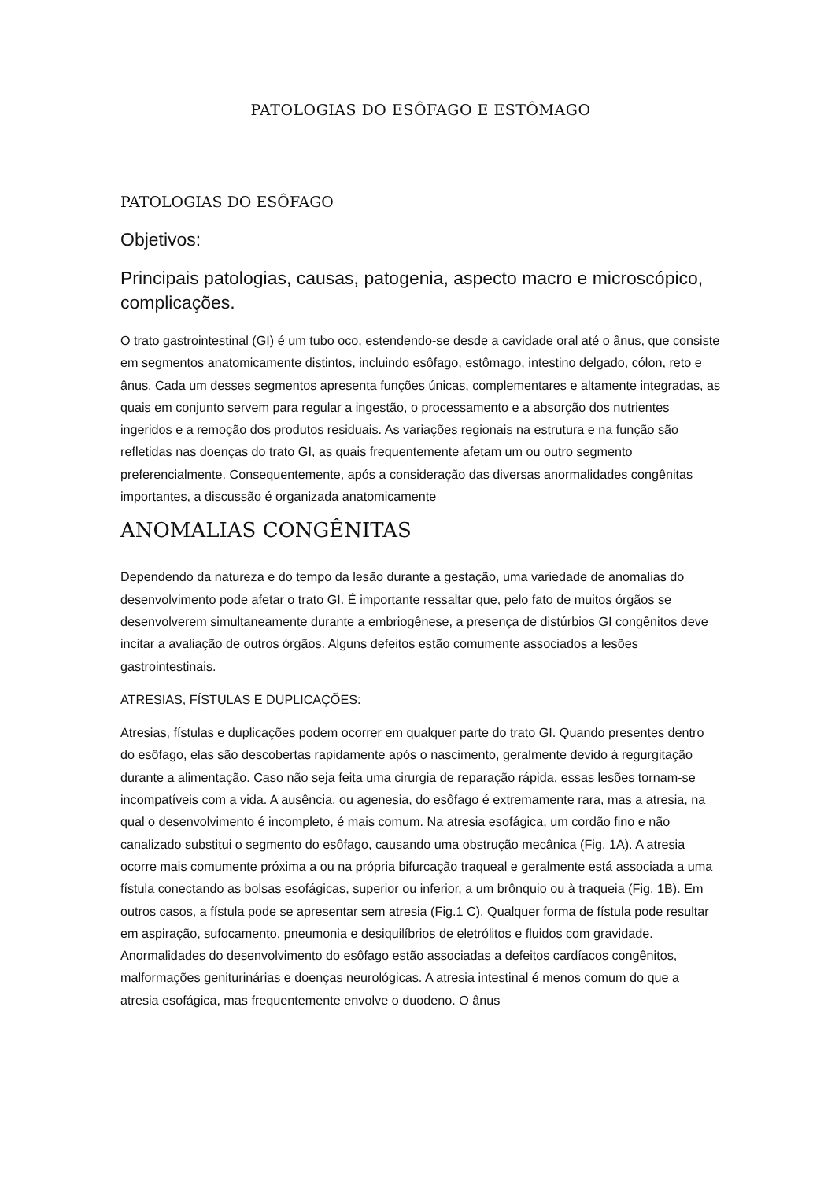PATOLOGIAS DO ESÔFAGO E ESTÔMAGO
PATOLOGIAS DO ESÔFAGO
Objetivos:
Principais patologias, causas, patogenia, aspecto macro e microscópico, complicações.
O trato gastrointestinal (GI) é um tubo oco, estendendo-se desde a cavidade oral até o ânus, que consiste em segmentos anatomicamente distintos, incluindo esôfago, estômago, intestino delgado, cólon, reto e ânus. Cada um desses segmentos apresenta funções únicas, complementares e altamente integradas, as quais em conjunto servem para regular a ingestão, o processamento e a absorção dos nutrientes ingeridos e a remoção dos produtos residuais. As variações regionais na estrutura e na função são refletidas nas doenças do trato GI, as quais frequentemente afetam um ou outro segmento preferencialmente. Consequentemente, após a consideração das diversas anormalidades congênitas importantes, a discussão é organizada anatomicamente
ANOMALIAS CONGÊNITAS
Dependendo da natureza e do tempo da lesão durante a gestação, uma variedade de anomalias do desenvolvimento pode afetar o trato GI. É importante ressaltar que, pelo fato de muitos órgãos se desenvolverem simultaneamente durante a embriogênese, a presença de distúrbios GI congênitos deve incitar a avaliação de outros órgãos. Alguns defeitos estão comumente associados a lesões gastrointestinais.
ATRESIAS, FÍSTULAS E DUPLICAÇÕES:
Atresias, fístulas e duplicações podem ocorrer em qualquer parte do trato GI. Quando presentes dentro do esôfago, elas são descobertas rapidamente após o nascimento, geralmente devido à regurgitação durante a alimentação. Caso não seja feita uma cirurgia de reparação rápida, essas lesões tornam-se incompatíveis com a vida. A ausência, ou agenesia, do esôfago é extremamente rara, mas a atresia, na qual o desenvolvimento é incompleto, é mais comum. Na atresia esofágica, um cordão fino e não canalizado substitui o segmento do esôfago, causando uma obstrução mecânica (Fig. 1A). A atresia ocorre mais comumente próxima a ou na própria bifurcação traqueal e geralmente está associada a uma fístula conectando as bolsas esofágicas, superior ou inferior, a um brônquio ou à traqueia (Fig. 1B). Em outros casos, a fístula pode se apresentar sem atresia (Fig.1 C). Qualquer forma de fístula pode resultar em aspiração, sufocamento, pneumonia e desiquilíbrios de eletrólitos e fluidos com gravidade. Anormalidades do desenvolvimento do esôfago estão associadas a defeitos cardíacos congênitos, malformações geniturinárias e doenças neurológicas. A atresia intestinal é menos comum do que a atresia esofágica, mas frequentemente envolve o duodeno. O ânus